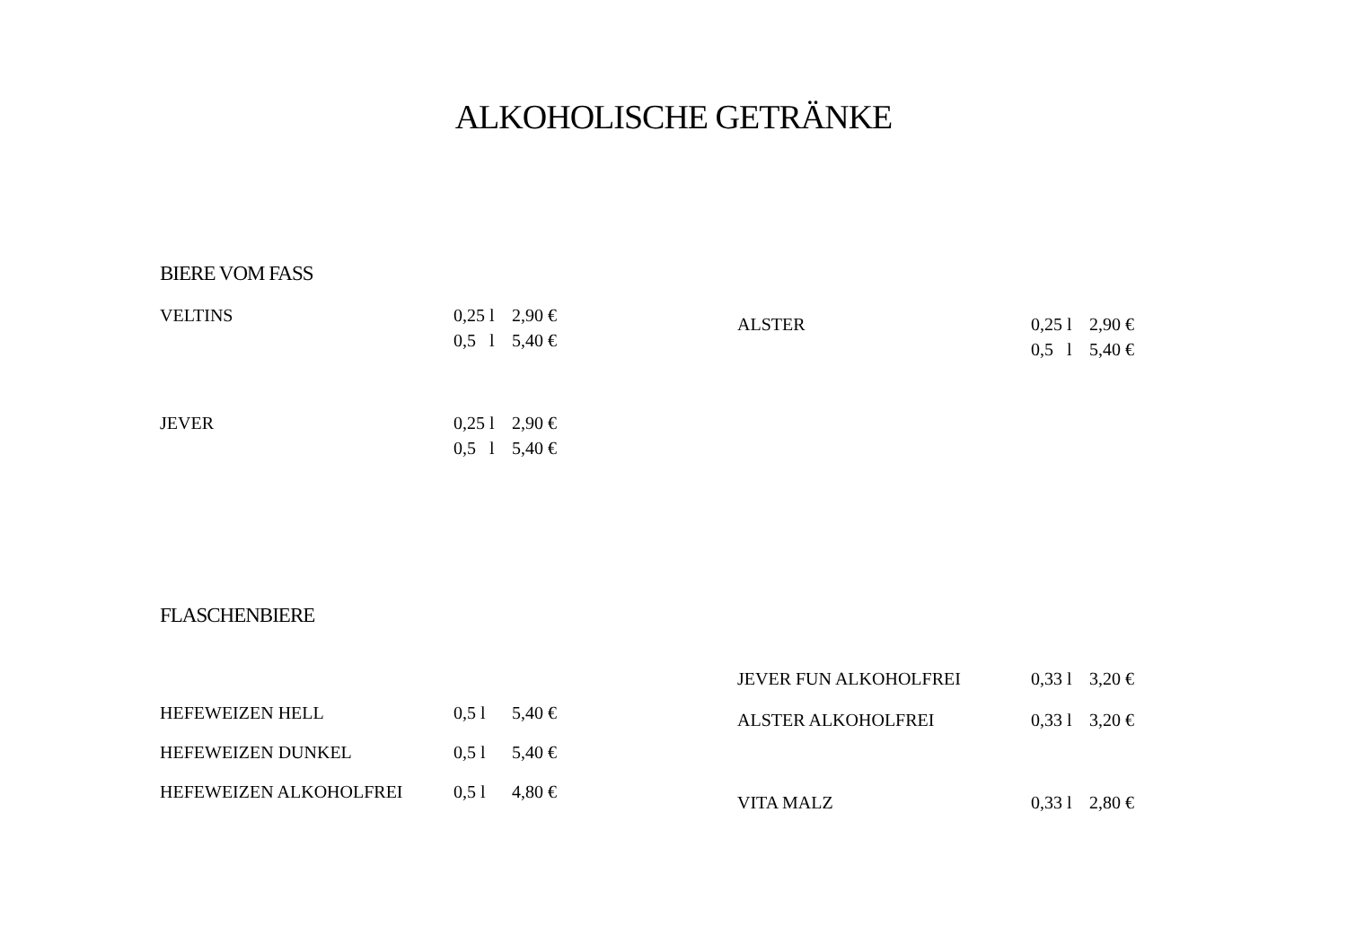ALKOHOLISCHE GETRÄNKE
BIERE VOM FASS
| VELTINS | 0,25 l | 2,90 € |
| | 0,5 l | 5,40 € |
| JEVER | 0,25 l | 2,90 € |
| | 0,5 l | 5,40 € |
| ALSTER | 0,25 l | 2,90 € |
| | 0,5 l | 5,40 € |
FLASCHENBIERE
| HEFEWEIZEN HELL | 0,5 l | 5,40 € |
| HEFEWEIZEN DUNKEL | 0,5 l | 5,40 € |
| HEFEWEIZEN ALKOHOLFREI | 0,5 l | 4,80 € |
| JEVER FUN ALKOHOLFREI | 0,33 l | 3,20 € |
| ALSTER ALKOHOLFREI | 0,33 l | 3,20 € |
| VITA MALZ | 0,33 l | 2,80 € |